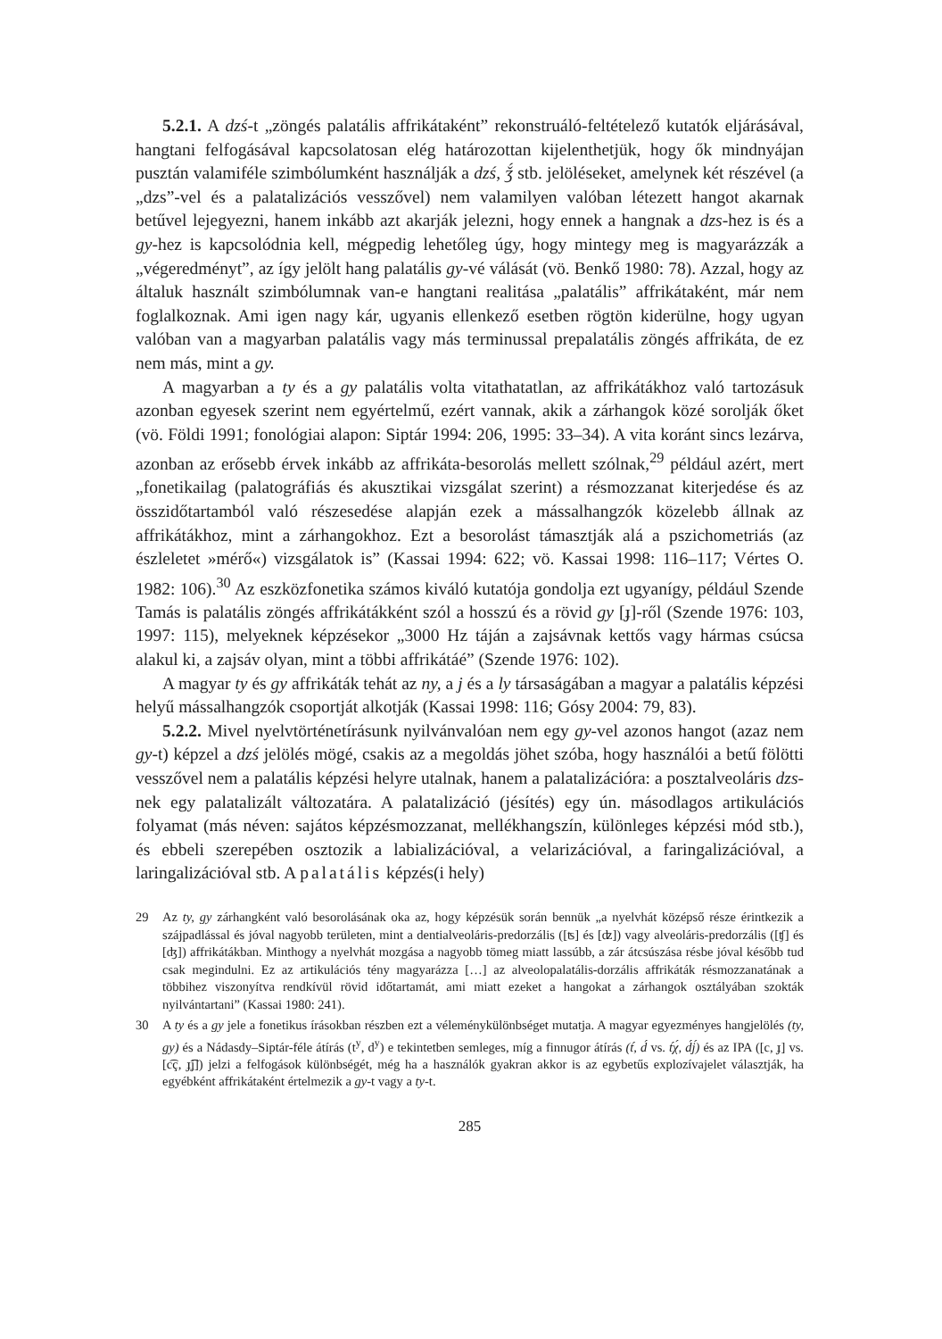5.2.1. A dzś-t „zöngés palatális affrikátaként” rekonstruáló-feltételező kutatók eljárásával, hangtani felfogásával kapcsolatosan elég határozottan kijelenthetjük, hogy ők mindnyájan pusztán valamiféle szimbólumként használják a dzś, ǯ́ stb. jelöléseket, amelynek két részével (a „dzs”-vel és a palatalizációs vesszővel) nem valamilyen valóban létezett hangot akarnak betűvel lejegyezni, hanem inkább azt akarják jelezni, hogy ennek a hangnak a dzs-hez is és a gy-hez is kapcsolódnia kell, mégpedig lehetőleg úgy, hogy mintegy meg is magyarázzák a „végeredményt”, az így jelölt hang palatális gy-vé válását (vö. Benkő 1980: 78). Azzal, hogy az általuk használt szimbólumnak van-e hangtani realitása „palatális” affrikátaként, már nem foglalkoznak. Ami igen nagy kár, ugyanis ellenkező esetben rögtön kiderülne, hogy ugyan valóban van a magyarban palatális vagy más terminussal prepalatális zöngés affrikáta, de ez nem más, mint a gy.
A magyarban a ty és a gy palatális volta vitathatatlan, az affrikátákhoz való tartozásuk azonban egyesek szerint nem egyértelmű, ezért vannak, akik a zárhangok közé sorolják őket (vö. Földi 1991; fonológiai alapon: Siptár 1994: 206, 1995: 33–34). A vita koránt sincs lezárva, azonban az erősebb érvek inkább az affrikáta-besorolás mellett szólnak,<sup>29</sup> például azért, mert „fonetikailag (palatográfiás és akusztikai vizsgálat szerint) a résmozzanat kiterjedése és az összidőtartamból való részesedése alapján ezek a mássalhangzók közelebb állnak az affrikátákhoz, mint a zárhangokhoz. Ezt a besorolást támasztják alá a pszichometriás (az észleletet »mérő«) vizsgálatok is” (Kassai 1994: 622; vö. Kassai 1998: 116–117; Vértes O. 1982: 106).<sup>30</sup> Az eszközfonetika számos kiváló kutatója gondolja ezt ugyanígy, például Szende Tamás is palatális zöngés affrikátákként szól a hosszú és a rövid gy [ɟ]-ről (Szende 1976: 103, 1997: 115), melyeknek képzésekor „3000 Hz táján a zajsávnak kettős vagy hármas csúcsa alakul ki, a zajsáv olyan, mint a többi affrikátáé” (Szende 1976: 102).
A magyar ty és gy affrikáták tehát az ny, a j és a ly társaságában a magyar a palatális képzési helyű mássalhangzók csoportját alkotják (Kassai 1998: 116; Gósy 2004: 79, 83).
5.2.2. Mivel nyelvtörténetírásunk nyilvánvalóan nem egy gy-vel azonos hangot (azaz nem gy-t) képzel a dzś jelölés mögé, csakis az a megoldás jöhet szóba, hogy használói a betű fölötti vesszővel nem a palatális képzési helyre utalnak, hanem a palatalizációra: a posztalveoláris dzs-nek egy palatalizált változatára. A palatalizáció (jésítés) egy ún. másodlagos artikulációs folyamat (más néven: sajátos képzésmozzanat, mellékhangszín, különleges képzési mód stb.), és ebbeli szerepében osztozik a labializációval, a velarizációval, a faringalizációval, a laringalizációval stb. A palatális képzés(i hely)
29 Az ty, gy zárhangként való besorolásának oka az, hogy képzésük során bennük „a nyelvhát középső része érintkezik a szájpadlással és jóval nagyobb területen, mint a dentialveoláris-predorzális ([ʦ] és [ʣ]) vagy alveoláris-predorzális ([ʧ] és [ʤ]) affrikátákban. Minthogy a nyelvhát mozgása a nagyobb tömeg miatt lassúbb, a zár átcsúszása résbe jóval később tud csak megindulni. Ez az artikulációs tény magyarázza […] az alveolopalatális-dorzális affrikáták résmozzanatának a többihez viszonyítva rendkívül rövid időtartamát, ami miatt ezeket a hangokat a zárhangok osztályában szokták nyilvántartani” (Kassai 1980: 241).
30 A ty és a gy jele a fonetikus írásokban részben ezt a véleménykülönbséget mutatja. A magyar egyezményes hangjelölés (ty, gy) és a Nádasdy–Siptár-féle átírás (t<sup>y</sup>, d<sup>y</sup>) e tekintetben semleges, míg a finnugor átírás (t́, d́ vs. t́χ́, d́j́) és az IPA ([c, ɟ] vs. [c͡ç, ɟ͡ʝ]) jelzi a felfogások különbségét, még ha a használók gyakran akkor is az egybetűs explozívajelet választják, ha egyébként affrikátaként értelmezik a gy-t vagy a ty-t.
285